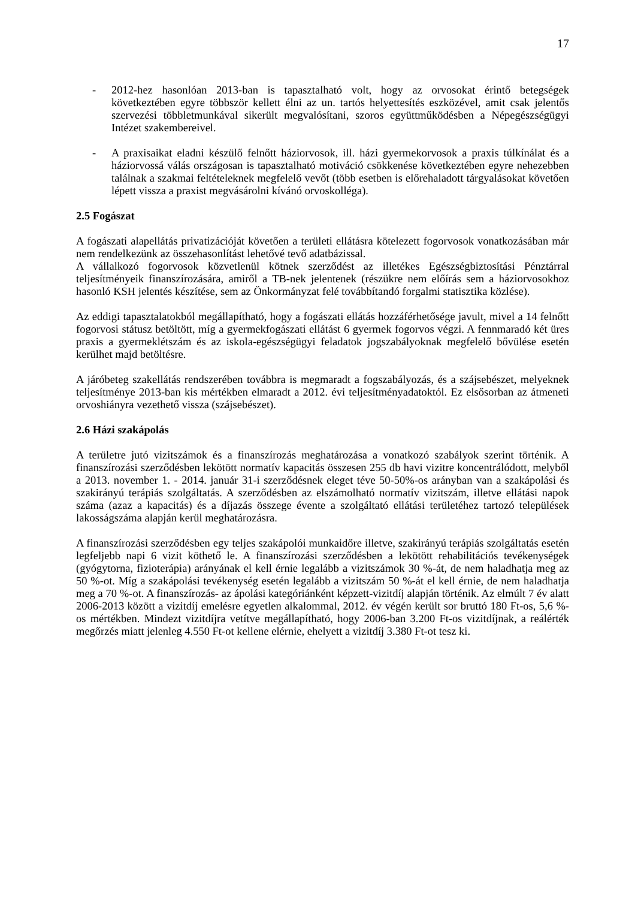17
- 2012-hez hasonlóan 2013-ban is tapasztalható volt, hogy az orvosokat érintő betegségek következtében egyre többször kellett élni az un. tartós helyettesítés eszközével, amit csak jelentős szervezési többletmunkával sikerült megvalósítani, szoros együttműködésben a Népegészségügyi Intézet szakembereivel.
- A praxisaikat eladni készülő felnőtt háziorvosok, ill. házi gyermekorvosok a praxis túlkínálat és a háziorvossá válás országosan is tapasztalható motiváció csökkenése következtében egyre nehezebben találnak a szakmai feltételeknek megfelelő vevőt (több esetben is előrehaladott tárgyalásokat követően lépett vissza a praxist megvásárolni kívánó orvoskolléga).
2.5 Fogászat
A fogászati alapellátás privatizációját követően a területi ellátásra kötelezett fogorvosok vonatkozásában már nem rendelkezünk az összehasonlítást lehetővé tevő adatbázissal.
A vállalkozó fogorvosok közvetlenül kötnek szerződést az illetékes Egészségbiztosítási Pénztárral teljesítményeik finanszírozására, amiről a TB-nek jelentenek (részükre nem előírás sem a háziorvosokhoz hasonló KSH jelentés készítése, sem az Önkormányzat felé továbbítandó forgalmi statisztika közlése).
Az eddigi tapasztalatokból megállapítható, hogy a fogászati ellátás hozzáférhetősége javult, mivel a 14 felnőtt fogorvosi státusz betöltött, míg a gyermekfogászati ellátást 6 gyermek fogorvos végzi. A fennmaradó két üres praxis a gyermeklétszám és az iskola-egészségügyi feladatok jogszabályoknak megfelelő bővülése esetén kerülhet majd betöltésre.
A járóbeteg szakellátás rendszerében továbbra is megmaradt a fogszabályozás, és a szájsebészet, melyeknek teljesítménye 2013-ban kis mértékben elmaradt a 2012. évi teljesítményadatoktól. Ez elsősorban az átmeneti orvoshiányra vezethető vissza (szájsebészet).
2.6 Házi szakápolás
A területre jutó vizitszámok és a finanszírozás meghatározása a vonatkozó szabályok szerint történik. A finanszírozási szerződésben lekötött normatív kapacitás összesen 255 db havi vizitre koncentrálódott, melyből a 2013. november 1. - 2014. január 31-i szerződésnek eleget téve 50-50%-os arányban van a szakápolási és szakirányú terápiás szolgáltatás. A szerződésben az elszámolható normatív vizitszám, illetve ellátási napok száma (azaz a kapacitás) és a díjazás összege évente a szolgáltató ellátási területéhez tartozó települések lakosságszáma alapján kerül meghatározásra.
A finanszírozási szerződésben egy teljes szakápolói munkaidőre illetve, szakirányú terápiás szolgáltatás esetén legfeljebb napi 6 vizit köthető le. A finanszírozási szerződésben a lekötött rehabilitációs tevékenységek (gyógytorna, fizioterápia) arányának el kell érnie legalább a vizitszámok 30 %-át, de nem haladhatja meg az 50 %-ot. Míg a szakápolási tevékenység esetén legalább a vizitszám 50 %-át el kell érnie, de nem haladhatja meg a 70 %-ot. A finanszírozás- az ápolási kategóriánként képzett-vizitdíj alapján történik. Az elmúlt 7 év alatt 2006-2013 között a vizitdíj emelésre egyetlen alkalommal, 2012. év végén került sor bruttó 180 Ft-os, 5,6 %-os mértékben. Mindezt vizitdíjra vetítve megállapítható, hogy 2006-ban 3.200 Ft-os vizitdíjnak, a reálérték megőrzés miatt jelenleg 4.550 Ft-ot kellene elérnie, ehelyett a vizitdíj 3.380 Ft-ot tesz ki.